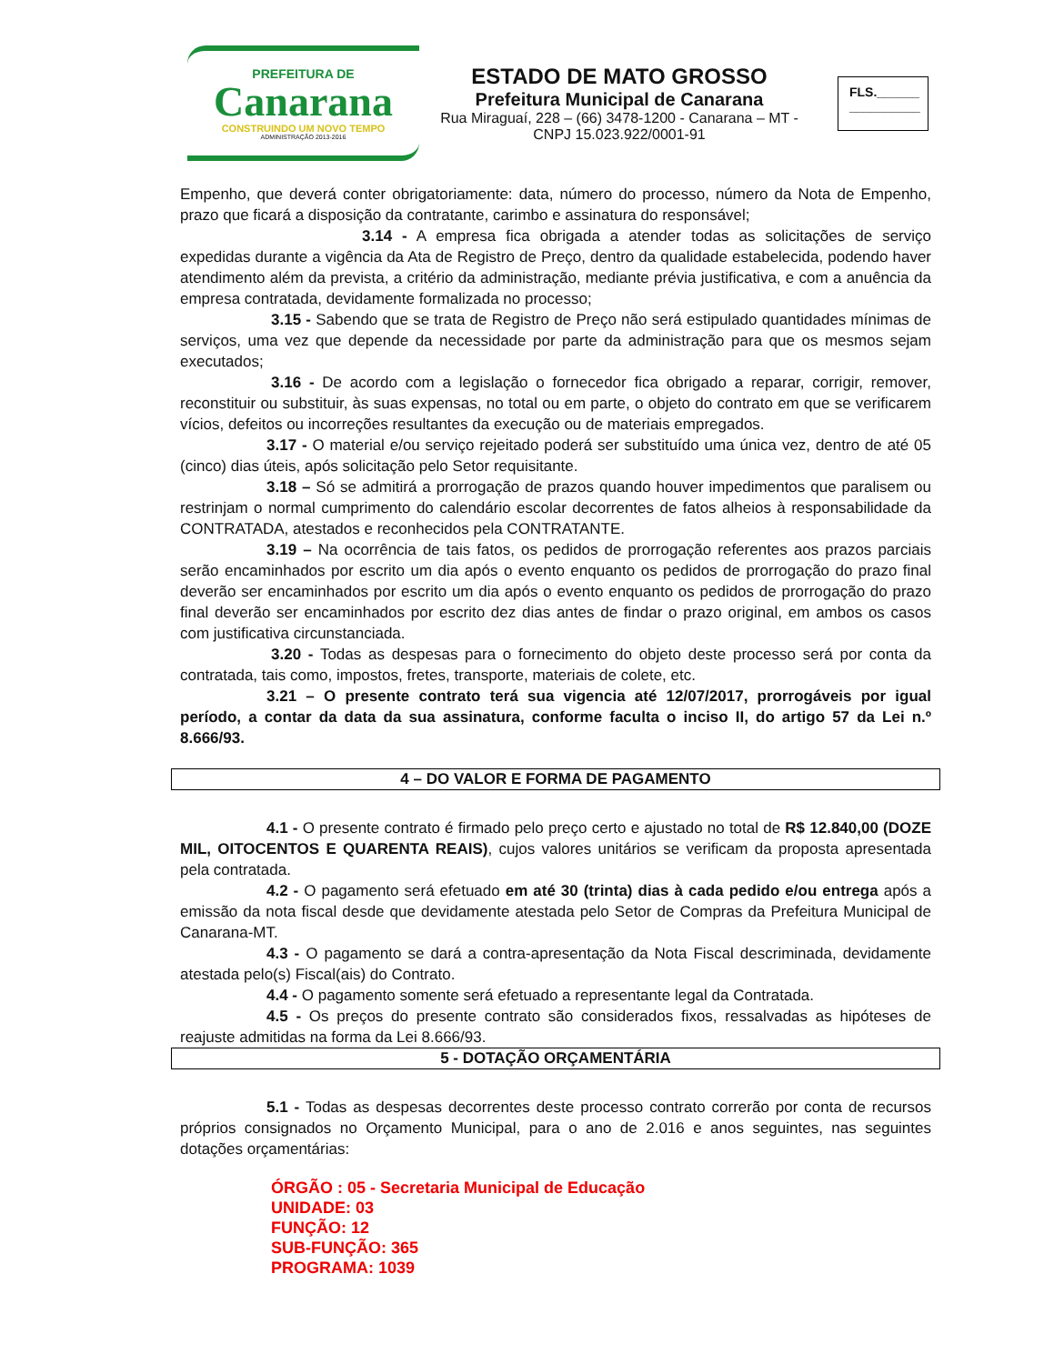PREFEITURA DE
Canarana
CONSTRUINDO UM NOVO TEMPO
ADMINISTRAÇÃO 2013-2016
ESTADO DE MATO GROSSO
Prefeitura Municipal de Canarana
Rua Miraguaí, 228 – (66) 3478-1200 - Canarana – MT - CNPJ 15.023.922/0001-91
FLS.______
__________
Empenho, que deverá conter obrigatoriamente: data, número do processo, número da Nota de Empenho, prazo que ficará a disposição da contratante, carimbo e assinatura do responsável;
3.14 - A empresa fica obrigada a atender todas as solicitações de serviço expedidas durante a vigência da Ata de Registro de Preço, dentro da qualidade estabelecida, podendo haver atendimento além da prevista, a critério da administração, mediante prévia justificativa, e com a anuência da empresa contratada, devidamente formalizada no processo;
3.15 - Sabendo que se trata de Registro de Preço não será estipulado quantidades mínimas de serviços, uma vez que depende da necessidade por parte da administração para que os mesmos sejam executados;
3.16 - De acordo com a legislação o fornecedor fica obrigado a reparar, corrigir, remover, reconstituir ou substituir, às suas expensas, no total ou em parte, o objeto do contrato em que se verificarem vícios, defeitos ou incorreções resultantes da execução ou de materiais empregados.
3.17 - O material e/ou serviço rejeitado poderá ser substituído uma única vez, dentro de até 05 (cinco) dias úteis, após solicitação pelo Setor requisitante.
3.18 – Só se admitirá a prorrogação de prazos quando houver impedimentos que paralisem ou restrinjam o normal cumprimento do calendário escolar decorrentes de fatos alheios à responsabilidade da CONTRATADA, atestados e reconhecidos pela CONTRATANTE.
3.19 – Na ocorrência de tais fatos, os pedidos de prorrogação referentes aos prazos parciais serão encaminhados por escrito um dia após o evento enquanto os pedidos de prorrogação do prazo final deverão ser encaminhados por escrito um dia após o evento enquanto os pedidos de prorrogação do prazo final deverão ser encaminhados por escrito dez dias antes de findar o prazo original, em ambos os casos com justificativa circunstanciada.
3.20 - Todas as despesas para o fornecimento do objeto deste processo será por conta da contratada, tais como, impostos, fretes, transporte, materiais de colete, etc.
3.21 – O presente contrato terá sua vigencia até 12/07/2017, prorrogáveis por igual período, a contar da data da sua assinatura, conforme faculta o inciso II, do artigo 57 da Lei n.º 8.666/93.
4 – DO VALOR E FORMA DE PAGAMENTO
4.1 - O presente contrato é firmado pelo preço certo e ajustado no total de R$ 12.840,00 (DOZE MIL, OITOCENTOS E QUARENTA REAIS), cujos valores unitários se verificam da proposta apresentada pela contratada.
4.2 - O pagamento será efetuado em até 30 (trinta) dias à cada pedido e/ou entrega após a emissão da nota fiscal desde que devidamente atestada pelo Setor de Compras da Prefeitura Municipal de Canarana-MT.
4.3 - O pagamento se dará a contra-apresentação da Nota Fiscal descriminada, devidamente atestada pelo(s) Fiscal(ais) do Contrato.
4.4 - O pagamento somente será efetuado a representante legal da Contratada.
4.5 - Os preços do presente contrato são considerados fixos, ressalvadas as hipóteses de reajuste admitidas na forma da Lei 8.666/93.
5 - DOTAÇÃO ORÇAMENTÁRIA
5.1 - Todas as despesas decorrentes deste processo contrato correrão por conta de recursos próprios consignados no Orçamento Municipal, para o ano de 2.016 e anos seguintes, nas seguintes dotações orçamentárias:
ÓRGÃO : 05 - Secretaria Municipal de Educação
UNIDADE: 03
FUNÇÃO: 12
SUB-FUNÇÃO: 365
PROGRAMA: 1039